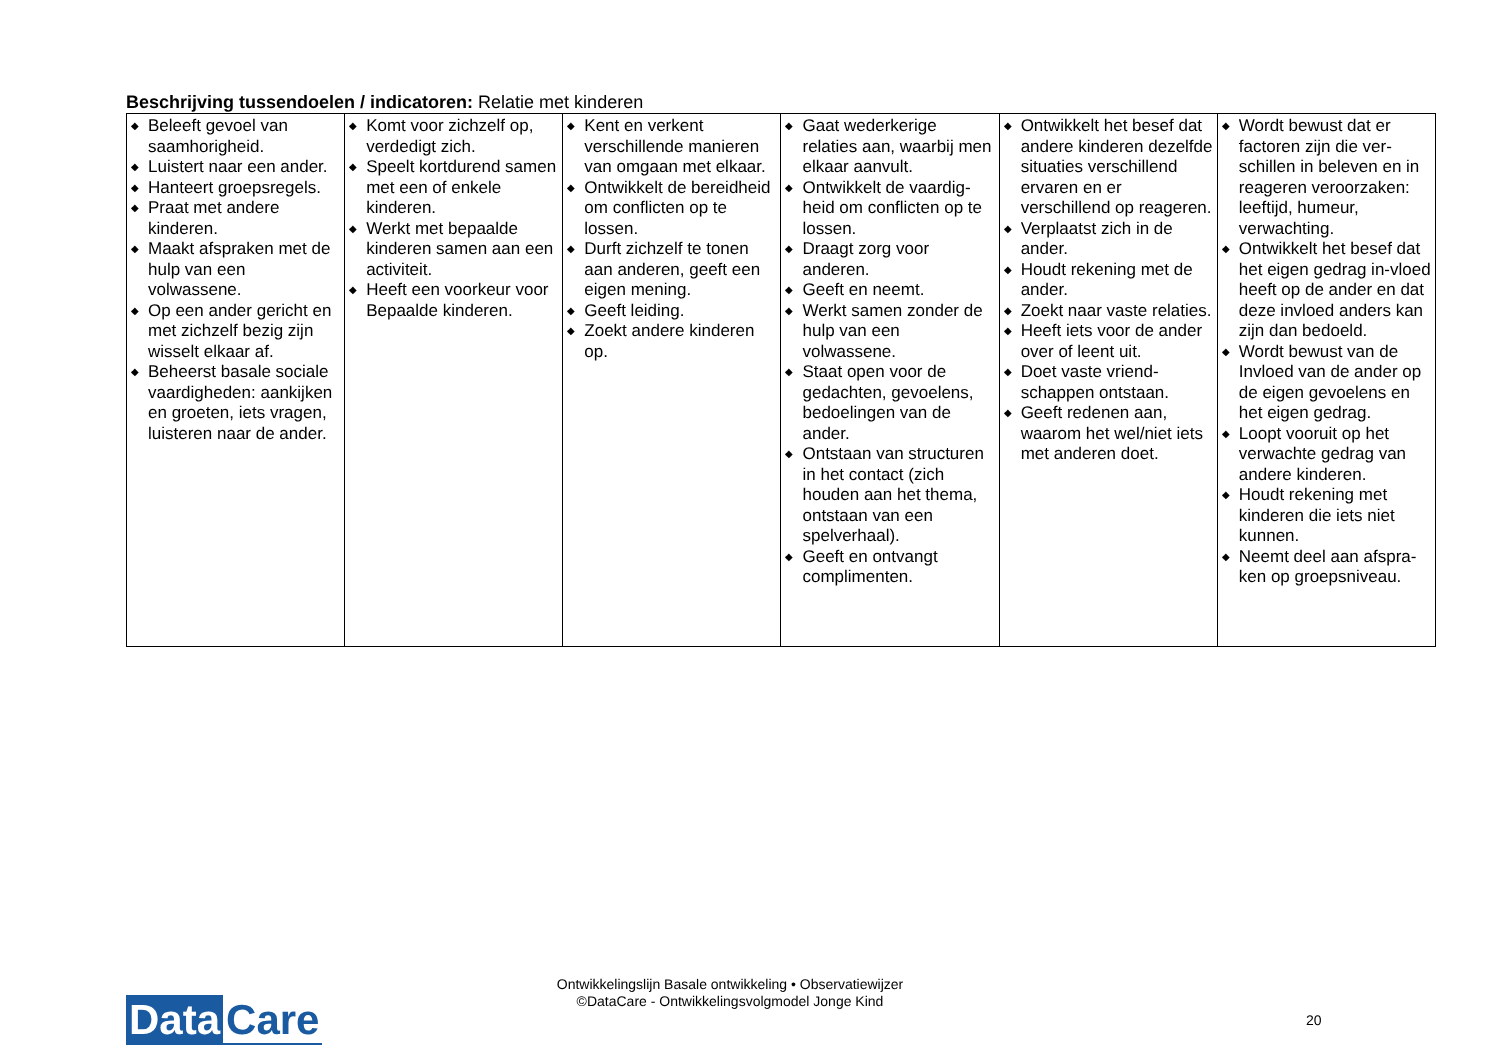Beschrijving tussendoelen / indicatoren: Relatie met kinderen
| ◆ Beleeft gevoel van saamhorigheid. ◆ Luistert naar een ander. ◆ Hanteert groepsregels. ◆ Praat met andere kinderen. ◆ Maakt afspraken met de hulp van een volwassene. ◆ Op een ander gericht en met zichzelf bezig zijn wisselt elkaar af. ◆ Beheerst basale sociale vaardigheden: aankijken en groeten, iets vragen, luisteren naar de ander. | ◆ Komt voor zichzelf op, verdedigt zich. ◆ Speelt kortdurend samen met een of enkele kinderen. ◆ Werkt met bepaalde kinderen samen aan een activiteit. ◆ Heeft een voorkeur voor Bepaalde kinderen. | ◆ Kent en verkent verschillende manieren van omgaan met elkaar. ◆ Ontwikkelt de bereidheid om conflicten op te lossen. ◆ Durft zichzelf te tonen aan anderen, geeft een eigen mening. ◆ Geeft leiding. ◆ Zoekt andere kinderen op. | ◆ Gaat wederkerige relaties aan, waarbij men elkaar aanvult. ◆ Ontwikkelt de vaardig-heid om conflicten op te lossen. ◆ Draagt zorg voor anderen. ◆ Geeft en neemt. ◆ Werkt samen zonder de hulp van een volwassene. ◆ Staat open voor de gedachten, gevoelens, bedoelingen van de ander. ◆ Ontstaan van structuren in het contact (zich houden aan het thema, ontstaan van een spelverhaal). ◆ Geeft en ontvangt complimenten. | ◆ Ontwikkelt het besef dat andere kinderen dezelfde situaties verschillend ervaren en er verschillend op reageren. ◆ Verplaatst zich in de ander. ◆ Houdt rekening met de ander. ◆ Zoekt naar vaste relaties. ◆ Heeft iets voor de ander over of leent uit. ◆ Doet vaste vriend-schappen ontstaan. ◆ Geeft redenen aan, waarom het wel/niet iets met anderen doet. | ◆ Wordt bewust dat er factoren zijn die ver-schillen in beleven en in reageren veroorzaken: leeftijd, humeur, verwachting. ◆ Ontwikkelt het besef dat het eigen gedrag in-vloed heeft op de ander en dat deze invloed anders kan zijn dan bedoeld. ◆ Wordt bewust van de Invloed van de ander op de eigen gevoelens en het eigen gedrag. ◆ Loopt vooruit op het verwachte gedrag van andere kinderen. ◆ Houdt rekening met kinderen die iets niet kunnen. ◆ Neemt deel aan afspra-ken op groepsniveau. |
Ontwikkelingslijn Basale ontwikkeling • Observatiewijzer
©DataCare - Ontwikkelingsvolgmodel Jonge Kind
Data Care 20